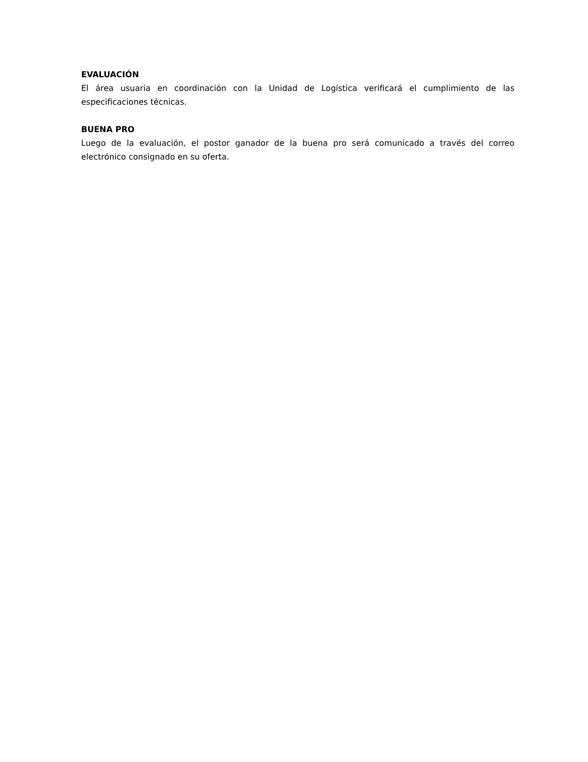EVALUACIÓN
El área usuaria en coordinación con la Unidad de Logística verificará el cumplimiento de las especificaciones técnicas.
BUENA PRO
Luego de la evaluación, el postor ganador de la buena pro será comunicado a través del correo electrónico consignado en su oferta.